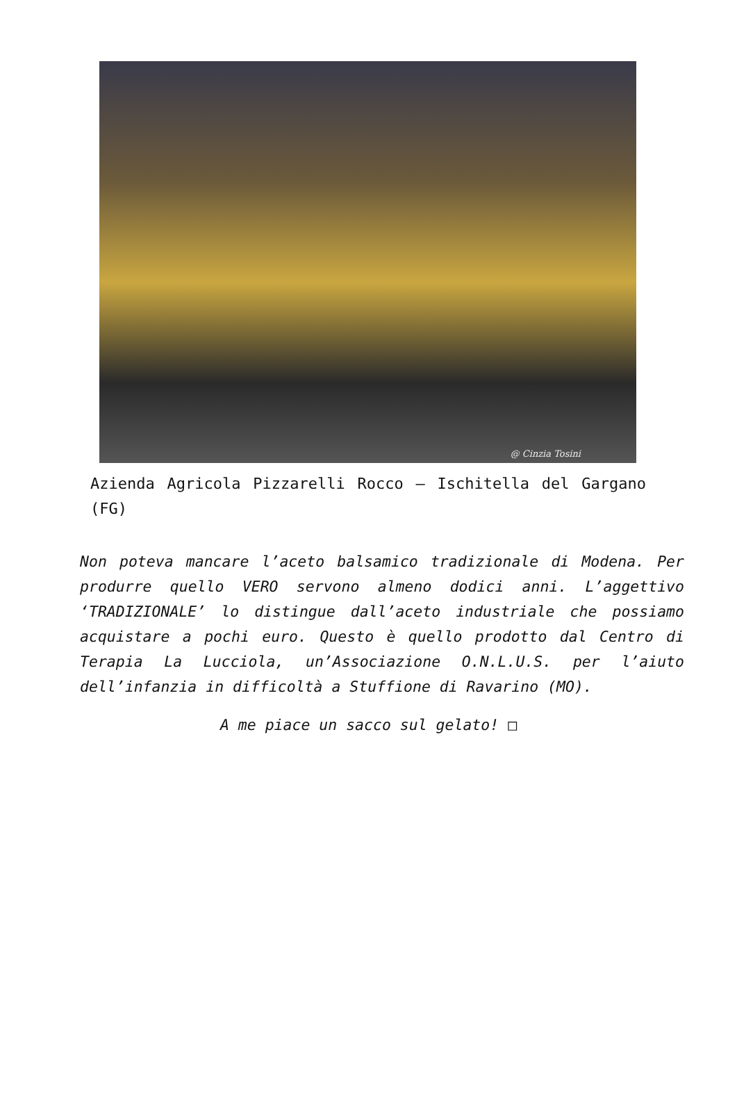@ Cinzia Tosini
Azienda Agricola Pizzarelli Rocco – Ischitella del Gargano (FG)
Non poteva mancare l’aceto balsamico tradizionale di Modena. Per produrre quello VERO servono almeno dodici anni. L’aggettivo ‘TRADIZIONALE’ lo distingue dall’aceto industriale che possiamo acquistare a pochi euro. Questo è quello prodotto dal Centro di Terapia La Lucciola, un’Associazione O.N.L.U.S. per l’aiuto dell’infanzia in difficoltà a Stuffione di Ravarino (MO).
A me piace un sacco sul gelato! □